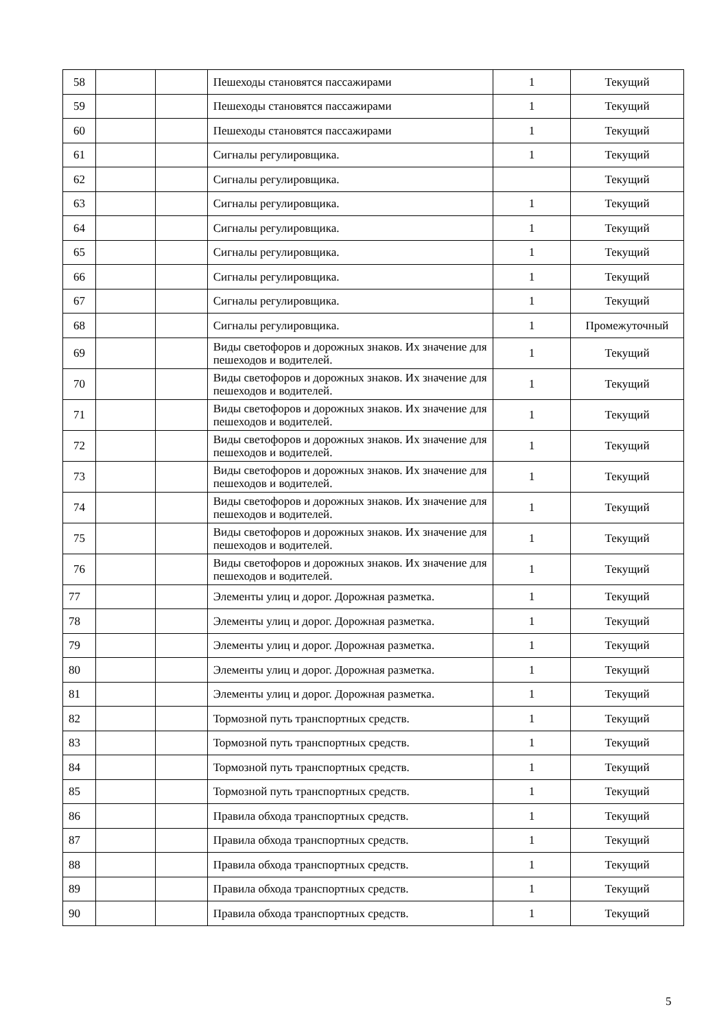| 58 | | | Пешеходы становятся пассажирами | 1 | Текущий |
| 59 | | | Пешеходы становятся пассажирами | 1 | Текущий |
| 60 | | | Пешеходы становятся пассажирами | 1 | Текущий |
| 61 | | | Сигналы регулировщика. | 1 | Текущий |
| 62 | | | Сигналы регулировщика. | | Текущий |
| 63 | | | Сигналы регулировщика. | 1 | Текущий |
| 64 | | | Сигналы регулировщика. | 1 | Текущий |
| 65 | | | Сигналы регулировщика. | 1 | Текущий |
| 66 | | | Сигналы регулировщика. | 1 | Текущий |
| 67 | | | Сигналы регулировщика. | 1 | Текущий |
| 68 | | | Сигналы регулировщика. | 1 | Промежуточный |
| 69 | | | Виды светофоров и дорожных знаков. Их значение для пешеходов и водителей. | 1 | Текущий |
| 70 | | | Виды светофоров и дорожных знаков. Их значение для пешеходов и водителей. | 1 | Текущий |
| 71 | | | Виды светофоров и дорожных знаков. Их значение для пешеходов и водителей. | 1 | Текущий |
| 72 | | | Виды светофоров и дорожных знаков. Их значение для пешеходов и водителей. | 1 | Текущий |
| 73 | | | Виды светофоров и дорожных знаков. Их значение для пешеходов и водителей. | 1 | Текущий |
| 74 | | | Виды светофоров и дорожных знаков. Их значение для пешеходов и водителей. | 1 | Текущий |
| 75 | | | Виды светофоров и дорожных знаков. Их значение для пешеходов и водителей. | 1 | Текущий |
| 76 | | | Виды светофоров и дорожных знаков. Их значение для пешеходов и водителей. | 1 | Текущий |
| 77 | | | Элементы улиц и дорог. Дорожная разметка. | 1 | Текущий |
| 78 | | | Элементы улиц и дорог. Дорожная разметка. | 1 | Текущий |
| 79 | | | Элементы улиц и дорог. Дорожная разметка. | 1 | Текущий |
| 80 | | | Элементы улиц и дорог. Дорожная разметка. | 1 | Текущий |
| 81 | | | Элементы улиц и дорог. Дорожная разметка. | 1 | Текущий |
| 82 | | | Тормозной путь транспортных средств. | 1 | Текущий |
| 83 | | | Тормозной путь транспортных средств. | 1 | Текущий |
| 84 | | | Тормозной путь транспортных средств. | 1 | Текущий |
| 85 | | | Тормозной путь транспортных средств. | 1 | Текущий |
| 86 | | | Правила обхода транспортных средств. | 1 | Текущий |
| 87 | | | Правила обхода транспортных средств. | 1 | Текущий |
| 88 | | | Правила обхода транспортных средств. | 1 | Текущий |
| 89 | | | Правила обхода транспортных средств. | 1 | Текущий |
| 90 | | | Правила обхода транспортных средств. | 1 | Текущий |
5